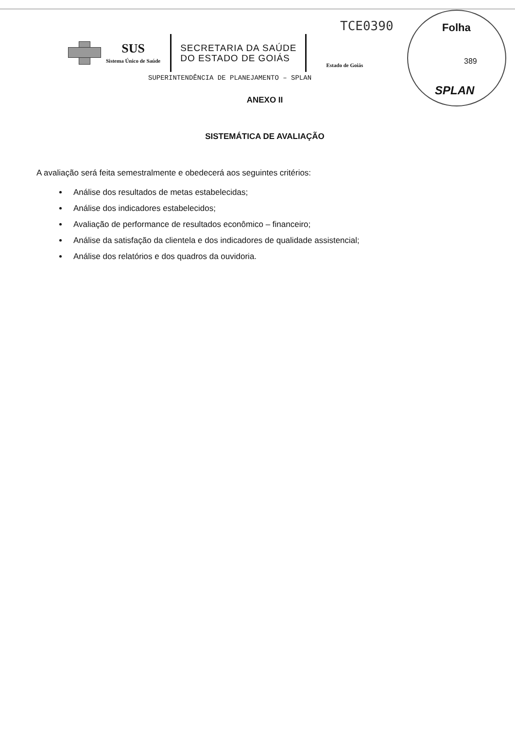TCE0390
Folha
389
SPLAN
SUS
Sistema Único de Saúde
SECRETARIA DA SAÚDE
DO ESTADO DE GOIÁS
Estado de Goiás
SUPERINTENDÊNCIA DE PLANEJAMENTO – SPLAN
ANEXO II
SISTEMÁTICA DE AVALIAÇÃO
A avaliação será feita semestralmente e obedecerá aos seguintes critérios:
Análise dos resultados de metas estabelecidas;
Análise dos indicadores estabelecidos;
Avaliação de performance de resultados econômico – financeiro;
Análise da satisfação da clientela e dos indicadores de qualidade assistencial;
Análise dos relatórios e dos quadros da ouvidoria.